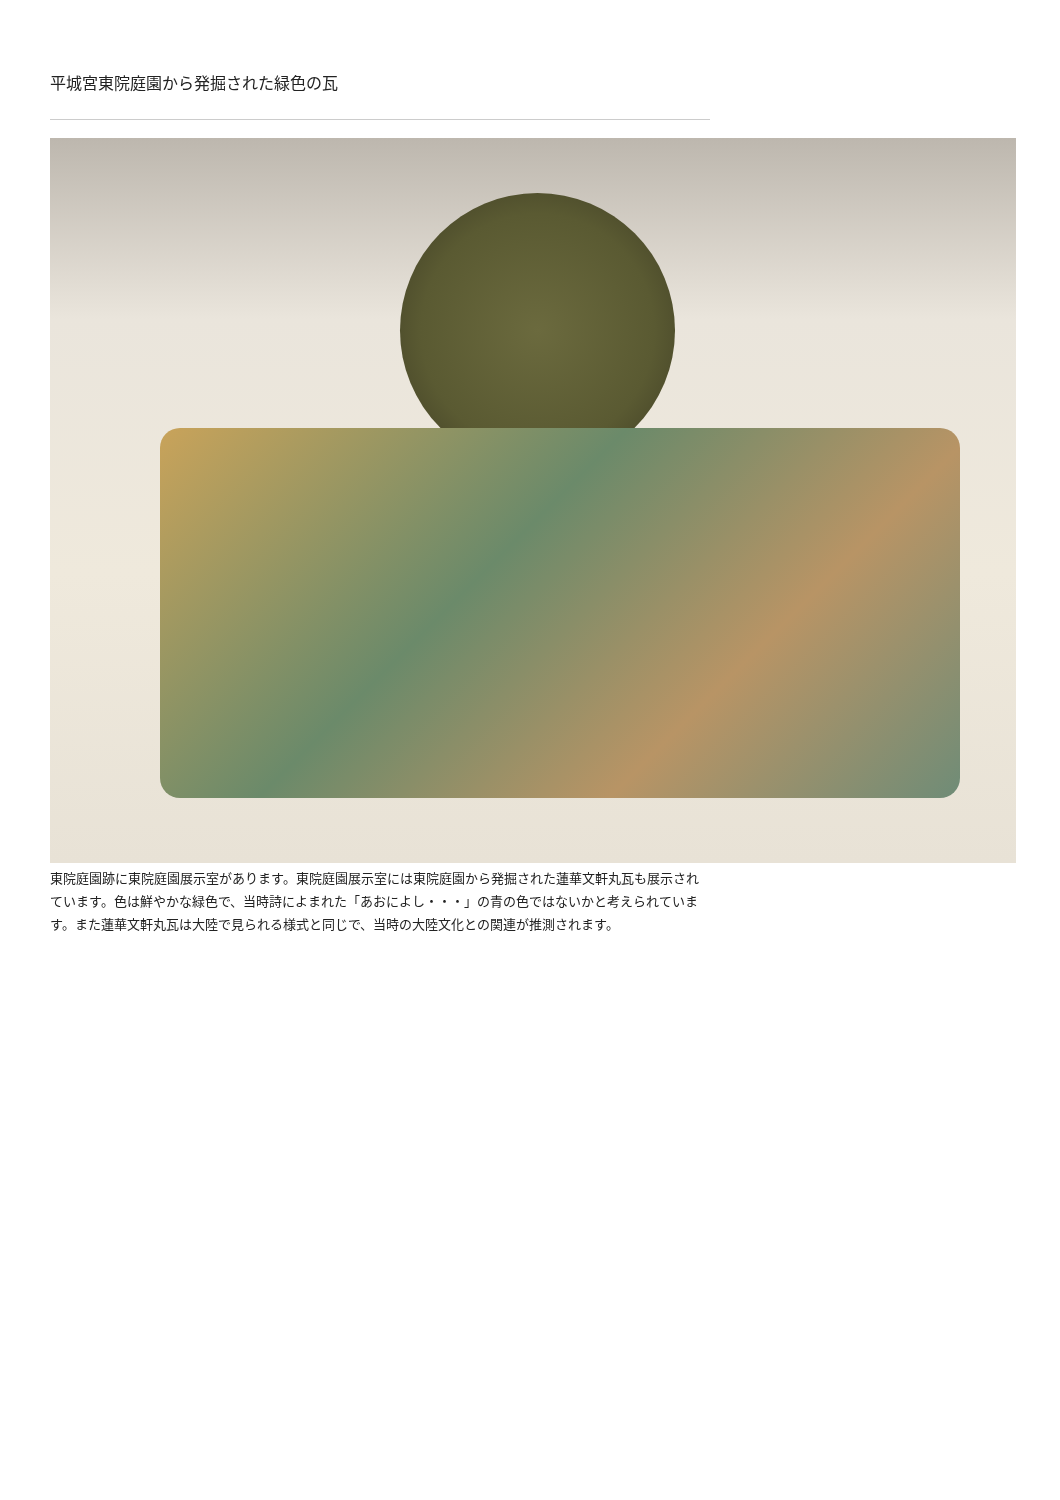平城宮東院庭園から発掘された緑色の瓦
東院庭園跡に東院庭園展示室があります。東院庭園展示室には東院庭園から発掘された蓮華文軒丸瓦も展示されています。色は鮮やかな緑色で、当時詩によまれた「あおによし・・・」の青の色ではないかと考えられています。また蓮華文軒丸瓦は大陸で見られる様式と同じで、当時の大陸文化との関連が推測されます。